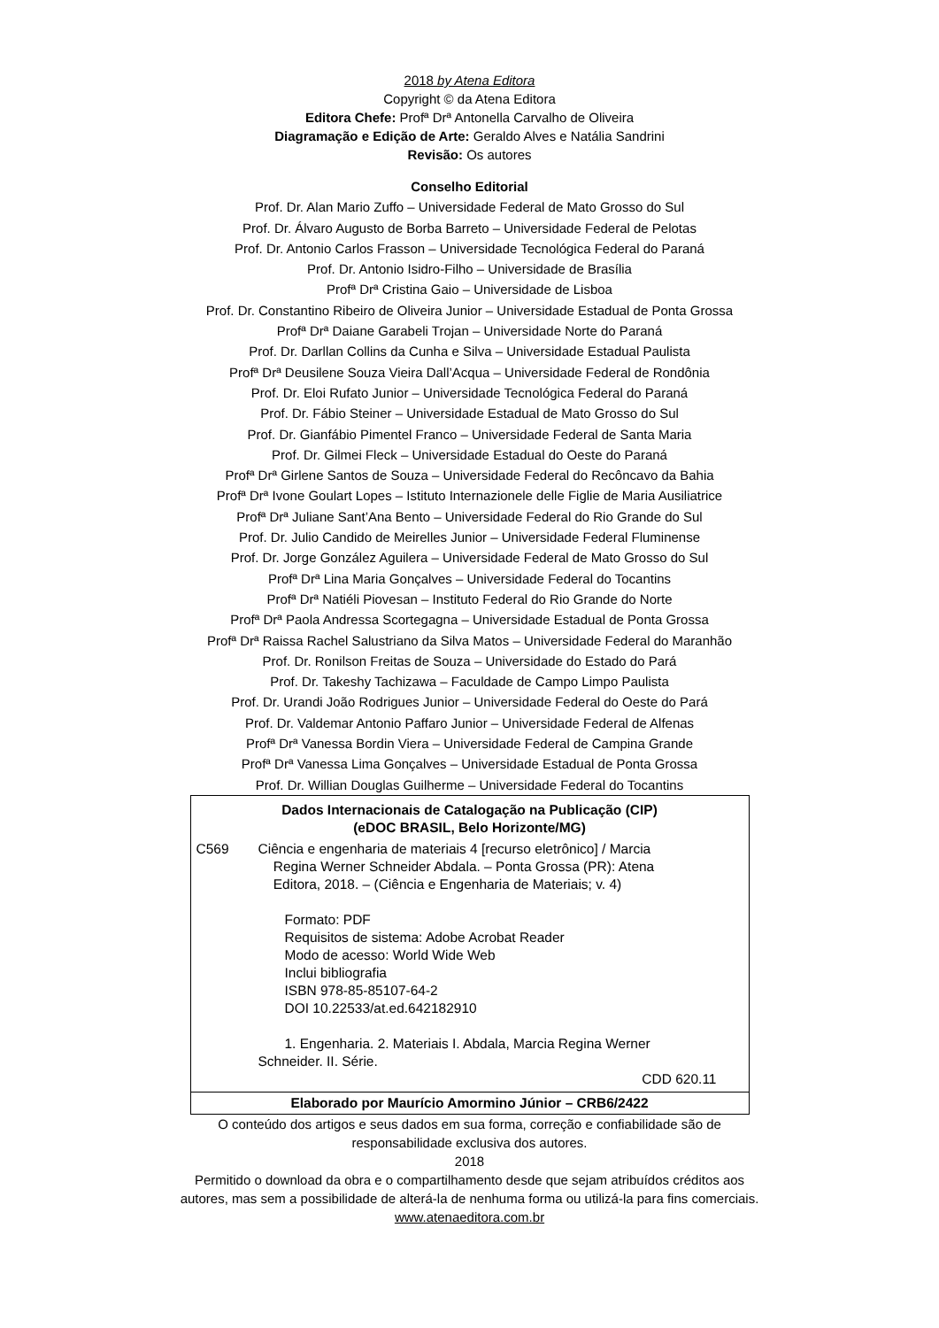2018 by Atena Editora
Copyright © da Atena Editora
Editora Chefe: Profª Drª Antonella Carvalho de Oliveira
Diagramação e Edição de Arte: Geraldo Alves e Natália Sandrini
Revisão: Os autores
Conselho Editorial
Prof. Dr. Alan Mario Zuffo – Universidade Federal de Mato Grosso do Sul
Prof. Dr. Álvaro Augusto de Borba Barreto – Universidade Federal de Pelotas
Prof. Dr. Antonio Carlos Frasson – Universidade Tecnológica Federal do Paraná
Prof. Dr. Antonio Isidro-Filho – Universidade de Brasília
Profª Drª Cristina Gaio – Universidade de Lisboa
Prof. Dr. Constantino Ribeiro de Oliveira Junior – Universidade Estadual de Ponta Grossa
Profª Drª Daiane Garabeli Trojan – Universidade Norte do Paraná
Prof. Dr. Darllan Collins da Cunha e Silva – Universidade Estadual Paulista
Profª Drª Deusilene Souza Vieira Dall’Acqua – Universidade Federal de Rondônia
Prof. Dr. Eloi Rufato Junior – Universidade Tecnológica Federal do Paraná
Prof. Dr. Fábio Steiner – Universidade Estadual de Mato Grosso do Sul
Prof. Dr. Gianfábio Pimentel Franco – Universidade Federal de Santa Maria
Prof. Dr. Gilmei Fleck – Universidade Estadual do Oeste do Paraná
Profª Drª Girlene Santos de Souza – Universidade Federal do Recôncavo da Bahia
Profª Drª Ivone Goulart Lopes – Istituto Internazionele delle Figlie de Maria Ausiliatrice
Profª Drª Juliane Sant’Ana Bento – Universidade Federal do Rio Grande do Sul
Prof. Dr. Julio Candido de Meirelles Junior – Universidade Federal Fluminense
Prof. Dr. Jorge González Aguilera – Universidade Federal de Mato Grosso do Sul
Profª Drª Lina Maria Gonçalves – Universidade Federal do Tocantins
Profª Drª Natiéli Piovesan – Instituto Federal do Rio Grande do Norte
Profª Drª Paola Andressa Scortegagna – Universidade Estadual de Ponta Grossa
Profª Drª Raissa Rachel Salustriano da Silva Matos – Universidade Federal do Maranhão
Prof. Dr. Ronilson Freitas de Souza – Universidade do Estado do Pará
Prof. Dr. Takeshy Tachizawa – Faculdade de Campo Limpo Paulista
Prof. Dr. Urandi João Rodrigues Junior – Universidade Federal do Oeste do Pará
Prof. Dr. Valdemar Antonio Paffaro Junior – Universidade Federal de Alfenas
Profª Drª Vanessa Bordin Viera – Universidade Federal de Campina Grande
Profª Drª Vanessa Lima Gonçalves – Universidade Estadual de Ponta Grossa
Prof. Dr. Willian Douglas Guilherme – Universidade Federal do Tocantins
Dados Internacionais de Catalogação na Publicação (CIP)
(eDOC BRASIL, Belo Horizonte/MG)
C569 Ciência e engenharia de materiais 4 [recurso eletrônico] / Marcia
Regina Werner Schneider Abdala. – Ponta Grossa (PR): Atena
Editora, 2018. – (Ciência e Engenharia de Materiais; v. 4)
Formato: PDF
Requisitos de sistema: Adobe Acrobat Reader
Modo de acesso: World Wide Web
Inclui bibliografia
ISBN 978-85-85107-64-2
DOI 10.22533/at.ed.642182910
1. Engenharia. 2. Materiais I. Abdala, Marcia Regina Werner
Schneider. II. Série.
CDD 620.11
Elaborado por Maurício Amormino Júnior – CRB6/2422
O conteúdo dos artigos e seus dados em sua forma, correção e confiabilidade são de
responsabilidade exclusiva dos autores.
2018
Permitido o download da obra e o compartilhamento desde que sejam atribuídos créditos aos
autores, mas sem a possibilidade de alterá-la de nenhuma forma ou utilizá-la para fins comerciais.
www.atenaeditora.com.br